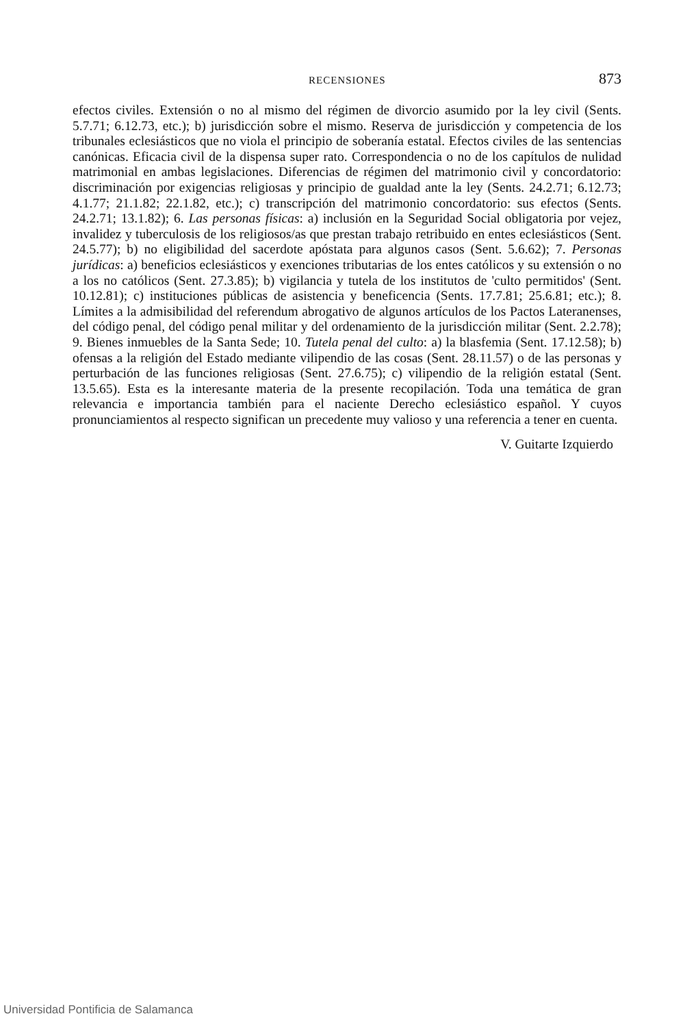RECENSIONES 873
efectos civiles. Extensión o no al mismo del régimen de divorcio asumido por la ley civil (Sents. 5.7.71; 6.12.73, etc.); b) jurisdicción sobre el mismo. Reserva de jurisdicción y competencia de los tribunales eclesiásticos que no viola el principio de soberanía estatal. Efectos civiles de las sentencias canónicas. Eficacia civil de la dispensa super rato. Correspondencia o no de los capítulos de nulidad matrimonial en ambas legislaciones. Diferencias de régimen del matrimonio civil y concordatorio: discriminación por exigencias religiosas y principio de gualdad ante la ley (Sents. 24.2.71; 6.12.73; 4.1.77; 21.1.82; 22.1.82, etc.); c) transcripción del matrimonio concordatorio: sus efectos (Sents. 24.2.71; 13.1.82); 6. Las personas físicas: a) inclusión en la Seguridad Social obligatoria por vejez, invalidez y tuberculosis de los religiosos/as que prestan trabajo retribuido en entes eclesiásticos (Sent. 24.5.77); b) no eligibilidad del sacerdote apóstata para algunos casos (Sent. 5.6.62); 7. Personas jurídicas: a) beneficios eclesiásticos y exenciones tributarias de los entes católicos y su extensión o no a los no católicos (Sent. 27.3.85); b) vigilancia y tutela de los institutos de 'culto permitidos' (Sent. 10.12.81); c) instituciones públicas de asistencia y beneficencia (Sents. 17.7.81; 25.6.81; etc.); 8. Límites a la admisibilidad del referendum abrogativo de algunos artículos de los Pactos Lateranenses, del código penal, del código penal militar y del ordenamiento de la jurisdicción militar (Sent. 2.2.78); 9. Bienes inmuebles de la Santa Sede; 10. Tutela penal del culto: a) la blasfemia (Sent. 17.12.58); b) ofensas a la religión del Estado mediante vilipendio de las cosas (Sent. 28.11.57) o de las personas y perturbación de las funciones religiosas (Sent. 27.6.75); c) vilipendio de la religión estatal (Sent. 13.5.65). Esta es la interesante materia de la presente recopilación. Toda una temática de gran relevancia e importancia también para el naciente Derecho eclesiástico español. Y cuyos pronunciamientos al respecto significan un precedente muy valioso y una referencia a tener en cuenta.
V. Guitarte Izquierdo
Universidad Pontificia de Salamanca